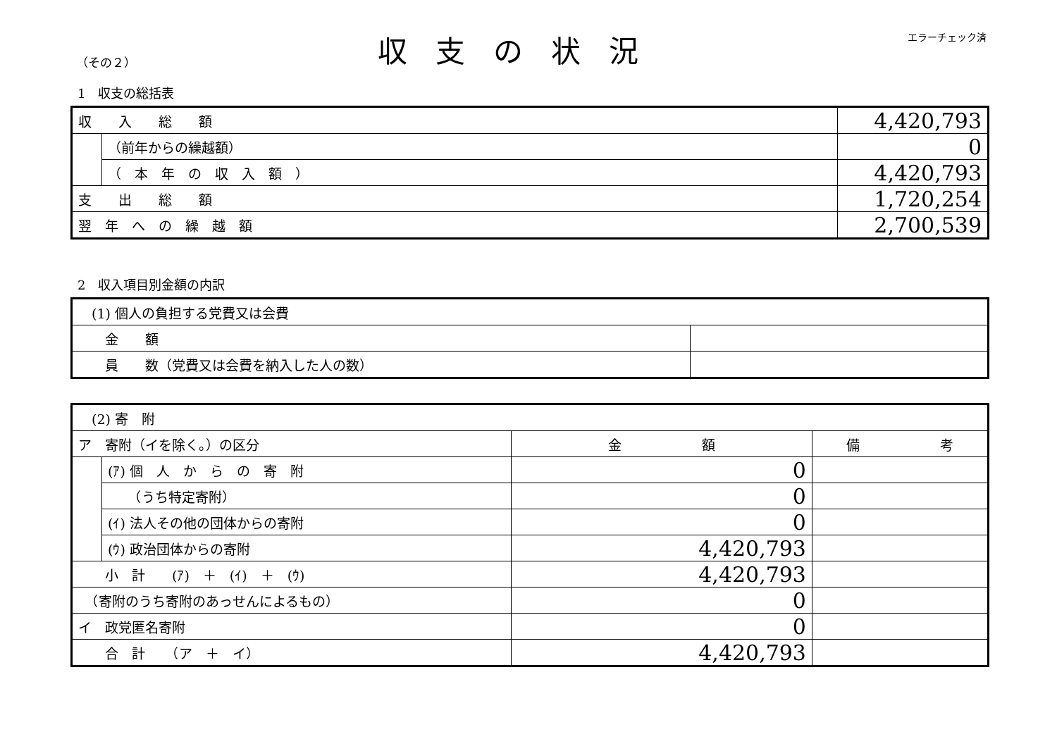（その２） 収支の状況 エラーチェック済
1　収支の総括表
| 収 入 総 額 | | 4,420,793 |
| | （前年からの繰越額） | 0 |
| | （ 本 年 の 収 入 額 ） | 4,420,793 |
| 支 出 総 額 | | 1,720,254 |
| 翌 年 へ の 繰 越 額 | | 2,700,539 |
2　収入項目別金額の内訳
| (1) 個人の負担する党費又は会費 | |
| 金 額 | |
| 員 数（党費又は会費を納入した人の数） | |
| (2) 寄 附 | | | |
| ア 寄附（イを除く。）の区分 | | 金 額 | 備 考 |
| | (ｱ) 個 人 か ら の 寄 附 | 0 | |
| | （うち特定寄附） | 0 | |
| | (ｲ) 法人その他の団体からの寄附 | 0 | |
| | (ｳ) 政治団体からの寄附 | 4,420,793 | |
| 小 計 (ｱ) ＋ (ｲ) ＋ (ｳ) | | 4,420,793 | |
| （寄附のうち寄附のあっせんによるもの） | | 0 | |
| イ 政党匿名寄附 | | 0 | |
| 合 計 （ア ＋ イ） | | 4,420,793 | |